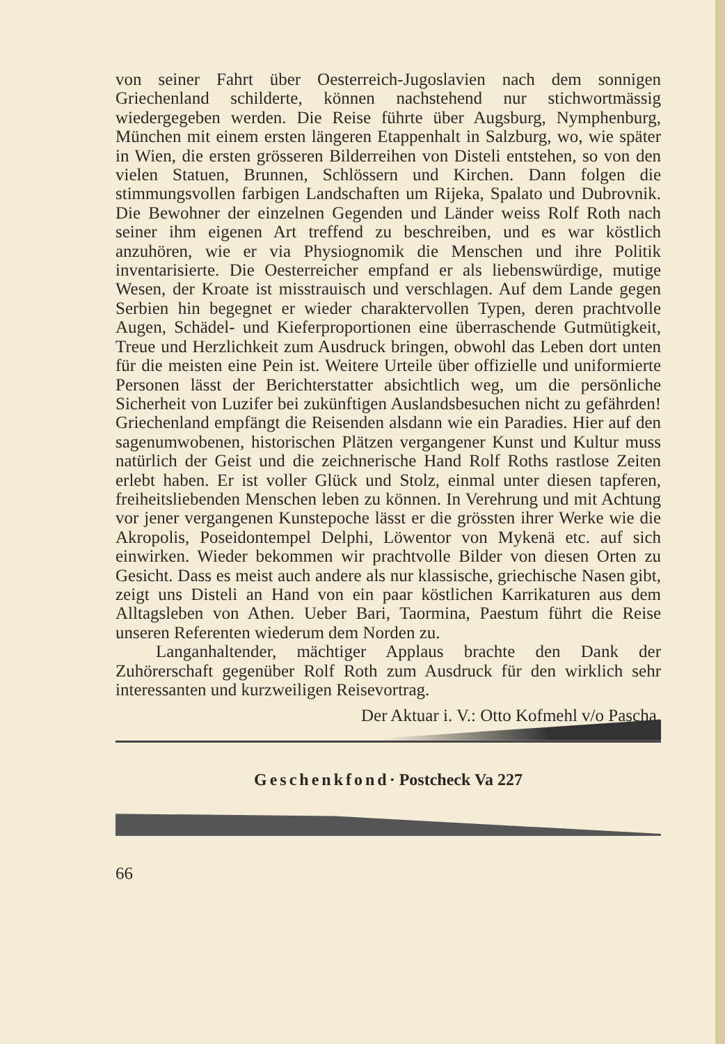von seiner Fahrt über Oesterreich-Jugoslavien nach dem sonnigen Griechenland schilderte, können nachstehend nur stichwortmässig wiedergegeben werden. Die Reise führte über Augsburg, Nymphenburg, München mit einem ersten längeren Etappenhalt in Salzburg, wo, wie später in Wien, die ersten grösseren Bilderreihen von Disteli entstehen, so von den vielen Statuen, Brunnen, Schlössern und Kirchen. Dann folgen die stimmungsvollen farbigen Landschaften um Rijeka, Spalato und Dubrovnik. Die Bewohner der einzelnen Gegenden und Länder weiss Rolf Roth nach seiner ihm eigenen Art treffend zu beschreiben, und es war köstlich anzuhören, wie er via Physiognomik die Menschen und ihre Politik inventarisierte. Die Oesterreicher empfand er als liebenswürdige, mutige Wesen, der Kroate ist misstrauisch und verschlagen. Auf dem Lande gegen Serbien hin begegnet er wieder charaktervollen Typen, deren prachtvolle Augen, Schädel- und Kieferproportionen eine überraschende Gutmütigkeit, Treue und Herzlichkeit zum Ausdruck bringen, obwohl das Leben dort unten für die meisten eine Pein ist. Weitere Urteile über offizielle und uniformierte Personen lässt der Berichterstatter absichtlich weg, um die persönliche Sicherheit von Luzifer bei zukünftigen Auslandsbesuchen nicht zu gefährden! Griechenland empfängt die Reisenden alsdann wie ein Paradies. Hier auf den sagenumwobenen, historischen Plätzen vergangener Kunst und Kultur muss natürlich der Geist und die zeichnerische Hand Rolf Roths rastlose Zeiten erlebt haben. Er ist voller Glück und Stolz, einmal unter diesen tapferen, freiheitsliebenden Menschen leben zu können. In Verehrung und mit Achtung vor jener vergangenen Kunstepoche lässt er die grössten ihrer Werke wie die Akropolis, Poseidontempel Delphi, Löwentor von Mykenä etc. auf sich einwirken. Wieder bekommen wir prachtvolle Bilder von diesen Orten zu Gesicht. Dass es meist auch andere als nur klassische, griechische Nasen gibt, zeigt uns Disteli an Hand von ein paar köstlichen Karrikaturen aus dem Alltagsleben von Athen. Ueber Bari, Taormina, Paestum führt die Reise unseren Referenten wiederum dem Norden zu.
Langanhaltender, mächtiger Applaus brachte den Dank der Zuhörerschaft gegenüber Rolf Roth zum Ausdruck für den wirklich sehr interessanten und kurzweiligen Reisevortrag.
Der Aktuar i. V.: Otto Kofmehl v/o Pascha.
Geschenkfond· Postcheck Va 227
66